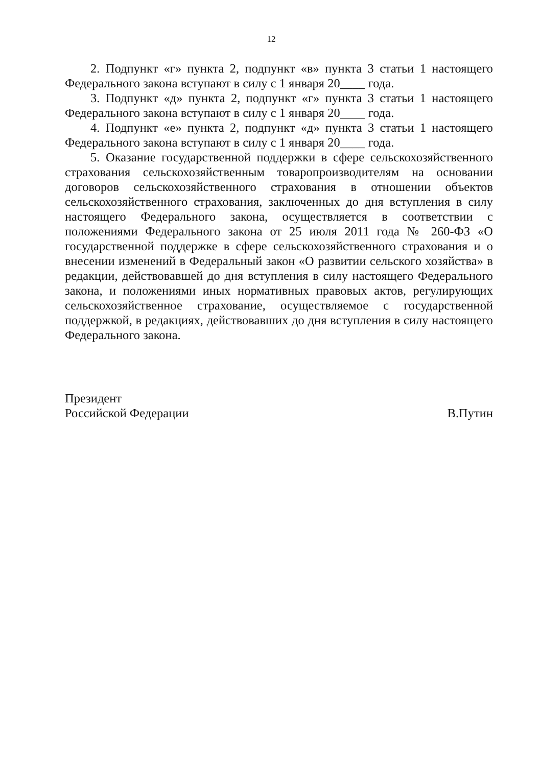12
2. Подпункт «г» пункта 2, подпункт «в» пункта 3 статьи 1 настоящего Федерального закона вступают в силу с 1 января 20____ года.
3. Подпункт «д» пункта 2, подпункт «г» пункта 3 статьи 1 настоящего Федерального закона вступают в силу с 1 января 20____ года.
4. Подпункт «е» пункта 2, подпункт «д» пункта 3 статьи 1 настоящего Федерального закона вступают в силу с 1 января 20____ года.
5. Оказание государственной поддержки в сфере сельскохозяйственного страхования сельскохозяйственным товаропроизводителям на основании договоров сельскохозяйственного страхования в отношении объектов сельскохозяйственного страхования, заключенных до дня вступления в силу настоящего Федерального закона, осуществляется в соответствии с положениями Федерального закона от 25 июля 2011 года № 260-ФЗ «О государственной поддержке в сфере сельскохозяйственного страхования и о внесении изменений в Федеральный закон «О развитии сельского хозяйства» в редакции, действовавшей до дня вступления в силу настоящего Федерального закона, и положениями иных нормативных правовых актов, регулирующих сельскохозяйственное страхование, осуществляемое с государственной поддержкой, в редакциях, действовавших до дня вступления в силу настоящего Федерального закона.
Президент
Российской Федерации
В.Путин